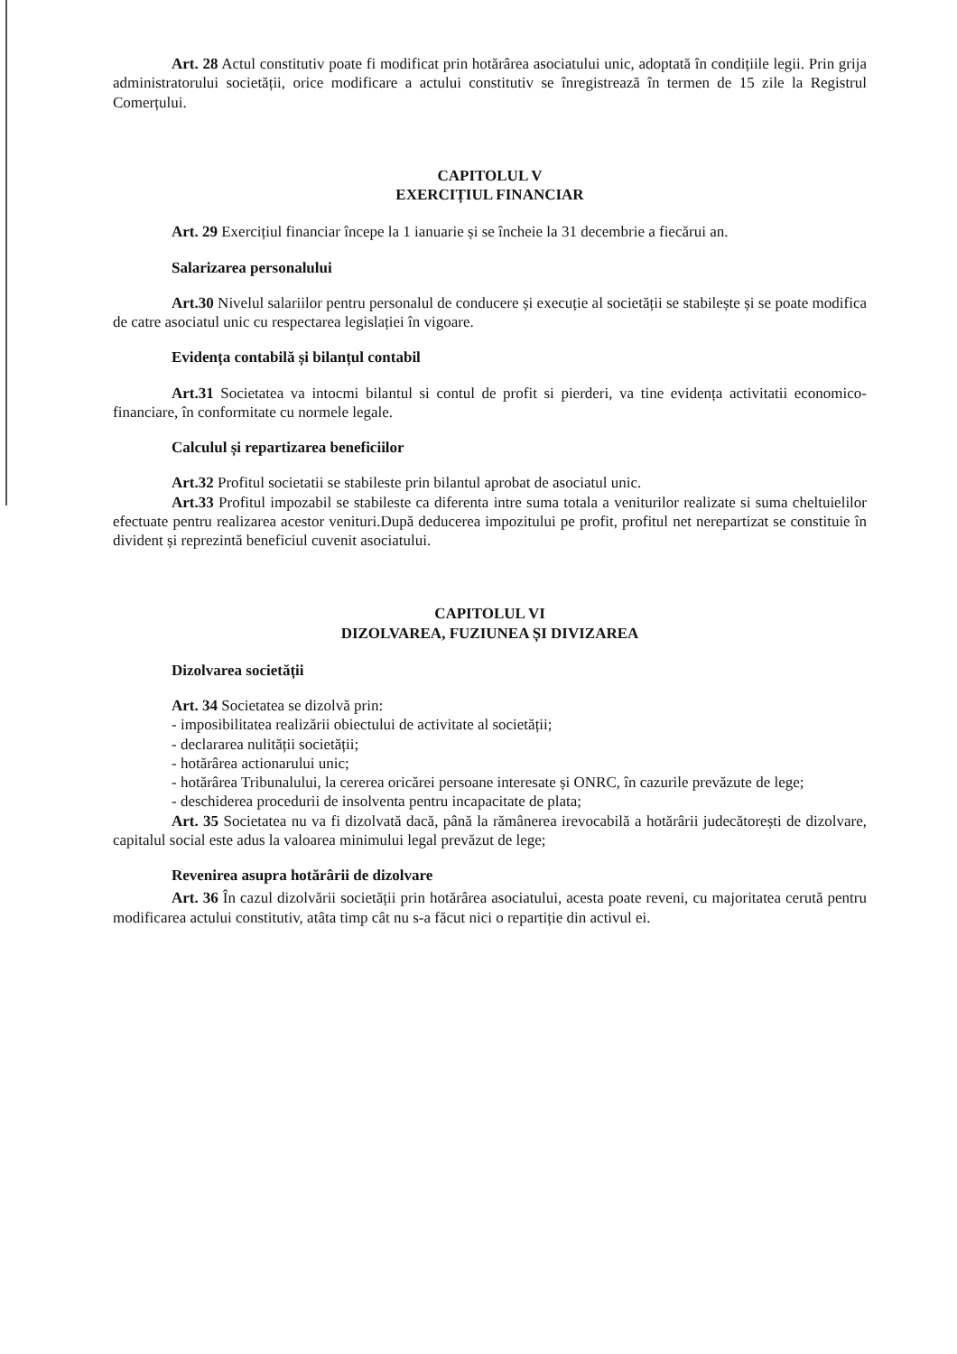Art. 28 Actul constitutiv poate fi modificat prin hotărârea asociatului unic, adoptată în condițiile legii. Prin grija administratorului societății, orice modificare a actului constitutiv se înregistrează în termen de 15 zile la Registrul Comerțului.
CAPITOLUL V
EXERCIȚIUL FINANCIAR
Art. 29 Exercițiul financiar începe la 1 ianuarie și se încheie la 31 decembrie a fiecărui an.
Salarizarea personalului
Art.30 Nivelul salariilor pentru personalul de conducere și execuție al societății se stabilește și se poate modifica de catre asociatul unic cu respectarea legislației în vigoare.
Evidența contabilă și bilanțul contabil
Art.31 Societatea va intocmi bilantul si contul de profit si pierderi, va tine evidența activitatii economico-financiare, în conformitate cu normele legale.
Calculul și repartizarea beneficiilor
Art.32 Profitul societatii se stabileste prin bilantul aprobat de asociatul unic.
Art.33 Profitul impozabil se stabileste ca diferenta intre suma totala a veniturilor realizate si suma cheltuielilor efectuate pentru realizarea acestor venituri.După deducerea impozitului pe profit, profitul net nerepartizat se constituie în divident și reprezintă beneficiul cuvenit asociatului.
CAPITOLUL VI
DIZOLVAREA, FUZIUNEA ȘI DIVIZAREA
Dizolvarea societății
Art. 34 Societatea se dizolvă prin:
- imposibilitatea realizării obiectului de activitate al societății;
- declararea nulității societății;
- hotărârea actionarului unic;
- hotărârea Tribunalului, la cererea oricărei persoane interesate și ONRC, în cazurile prevăzute de lege;
- deschiderea procedurii de insolventa pentru incapacitate de plata;
Art. 35 Societatea nu va fi dizolvată dacă, până la rămânerea irevocabilă a hotărârii judecătorești de dizolvare, capitalul social este adus la valoarea minimului legal prevăzut de lege;
Revenirea asupra hotărârii de dizolvare
Art. 36 În cazul dizolvării societății prin hotărârea asociatului, acesta poate reveni, cu majoritatea cerută pentru modificarea actului constitutiv, atâta timp cât nu s-a făcut nici o repartiție din activul ei.